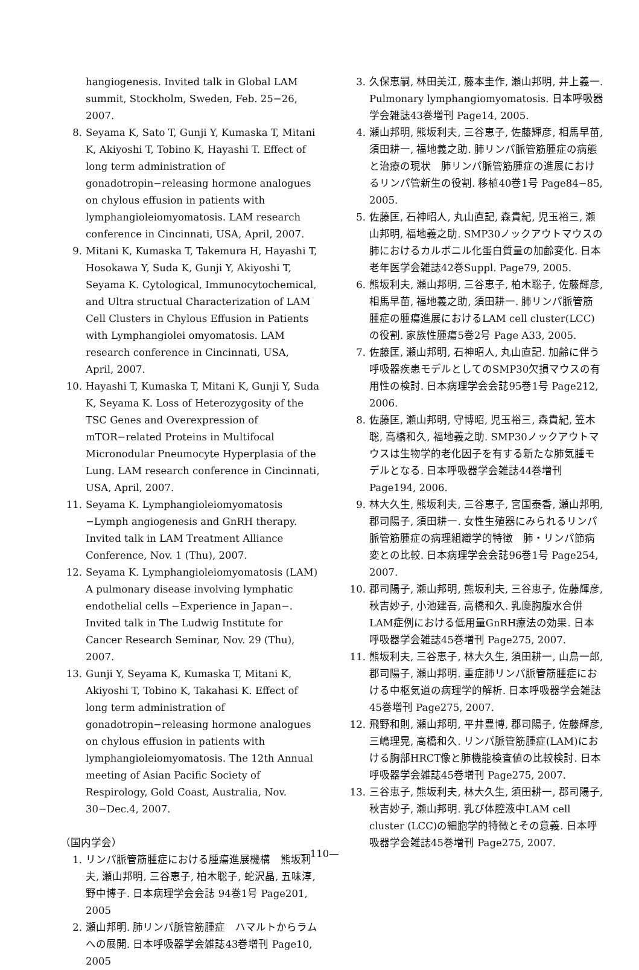hangiogenesis. Invited talk in Global LAM summit, Stockholm, Sweden, Feb. 25−26, 2007.
8. Seyama K, Sato T, Gunji Y, Kumaska T, Mitani K, Akiyoshi T, Tobino K, Hayashi T. Effect of long term administration of gonadotropin−releasing hormone analogues on chylous effusion in patients with lymphangioleiomyomatosis. LAM research conference in Cincinnati, USA, April, 2007.
9. Mitani K, Kumaska T, Takemura H, Hayashi T, Hosokawa Y, Suda K, Gunji Y, Akiyoshi T, Seyama K. Cytological, Immunocytochemical, and Ultra structual Characterization of LAM Cell Clusters in Chylous Effusion in Patients with Lymphangiolei omyomatosis. LAM research conference in Cincinnati, USA, April, 2007.
10. Hayashi T, Kumaska T, Mitani K, Gunji Y, Suda K, Seyama K. Loss of Heterozygosity of the TSC Genes and Overexpression of mTOR−related Proteins in Multifocal Micronodular Pneumocyte Hyperplasia of the Lung. LAM research conference in Cincinnati, USA, April, 2007.
11. Seyama K. Lymphangioleiomyomatosis −Lymph angiogenesis and GnRH therapy. Invited talk in LAM Treatment Alliance Conference, Nov. 1 (Thu), 2007.
12. Seyama K. Lymphangioleiomyomatosis (LAM) A pulmonary disease involving lymphatic endothelial cells −Experience in Japan−. Invited talk in The Ludwig Institute for Cancer Research Seminar, Nov. 29 (Thu), 2007.
13. Gunji Y, Seyama K, Kumaska T, Mitani K, Akiyoshi T, Tobino K, Takahasi K. Effect of long term administration of gonadotropin−releasing hormone analogues on chylous effusion in patients with lymphangioleiomyomatosis. The 12th Annual meeting of Asian Pacific Society of Respirology, Gold Coast, Australia, Nov. 30−Dec.4, 2007.
（国内学会）
1. リンパ脈管筋腫症における腫瘍進展機構　熊坂利夫, 瀬山邦明, 三谷恵子, 柏木聡子, 蛇沢晶, 五味淳, 野中博子. 日本病理学会会誌 94巻1号 Page201, 2005
2. 瀬山邦明. 肺リンパ脈管筋腫症　ハマルトからラムへの展開. 日本呼吸器学会雑誌43巻増刊 Page10, 2005
3. 久保恵嗣, 林田美江, 藤本圭作, 瀬山邦明, 井上義一. Pulmonary lymphangiomyomatosis. 日本呼吸器学会雑誌43巻増刊 Page14, 2005.
4. 瀬山邦明, 熊坂利夫, 三谷恵子, 佐藤輝彦, 相馬早苗, 須田耕一, 福地義之助. 肺リンパ脈管筋腫症の病態と治療の現状　肺リンパ脈管筋腫症の進展におけるリンパ管新生の役割. 移植40巻1号 Page84−85, 2005.
5. 佐藤匡, 石神昭人, 丸山直記, 森貴紀, 児玉裕三, 瀬山邦明, 福地義之助. SMP30ノックアウトマウスの肺におけるカルボニル化蛋白質量の加齢変化. 日本老年医学会雑誌42巻Suppl. Page79, 2005.
6. 熊坂利夫, 瀬山邦明, 三谷恵子, 柏木聡子, 佐藤輝彦, 相馬早苗, 福地義之助, 須田耕一. 肺リンパ脈管筋腫症の腫瘍進展におけるLAM cell cluster(LCC)の役割. 家族性腫瘍5巻2号 Page A33, 2005.
7. 佐藤匡, 瀬山邦明, 石神昭人, 丸山直記. 加齢に伴う呼吸器疾患モデルとしてのSMP30欠損マウスの有用性の検討. 日本病理学会会誌95巻1号 Page212, 2006.
8. 佐藤匡, 瀬山邦明, 守博昭, 児玉裕三, 森貴紀, 笠木聡, 高橋和久, 福地義之助. SMP30ノックアウトマウスは生物学的老化因子を有する新たな肺気腫モデルとなる. 日本呼吸器学会雑誌44巻増刊 Page194, 2006.
9. 林大久生, 熊坂利夫, 三谷恵子, 宮国泰香, 瀬山邦明, 郡司陽子, 須田耕一. 女性生殖器にみられるリンパ脈管筋腫症の病理組織学的特徴　肺・リンパ節病変との比較. 日本病理学会会誌96巻1号 Page254, 2007.
10. 郡司陽子, 瀬山邦明, 熊坂利夫, 三谷恵子, 佐藤輝彦, 秋吉妙子, 小池建吾, 高橋和久. 乳糜胸腹水合併LAM症例における低用量GnRH療法の効果. 日本呼吸器学会雑誌45巻増刊 Page275, 2007.
11. 熊坂利夫, 三谷恵子, 林大久生, 須田耕一, 山鳥一郎, 郡司陽子, 瀬山邦明. 重症肺リンパ脈管筋腫症における中枢気道の病理学的解析. 日本呼吸器学会雑誌45巻増刊 Page275, 2007.
12. 飛野和則, 瀬山邦明, 平井豊博, 郡司陽子, 佐藤輝彦, 三嶋理晃, 高橋和久. リンパ脈管筋腫症(LAM)における胸部HRCT像と肺機能検査値の比較検討. 日本呼吸器学会雑誌45巻増刊 Page275, 2007.
13. 三谷恵子, 熊坂利夫, 林大久生, 須田耕一, 郡司陽子, 秋吉妙子, 瀬山邦明. 乳び体腔液中LAM cell cluster (LCC)の細胞学的特徴とその意義. 日本呼吸器学会雑誌45巻増刊 Page275, 2007.
—110—